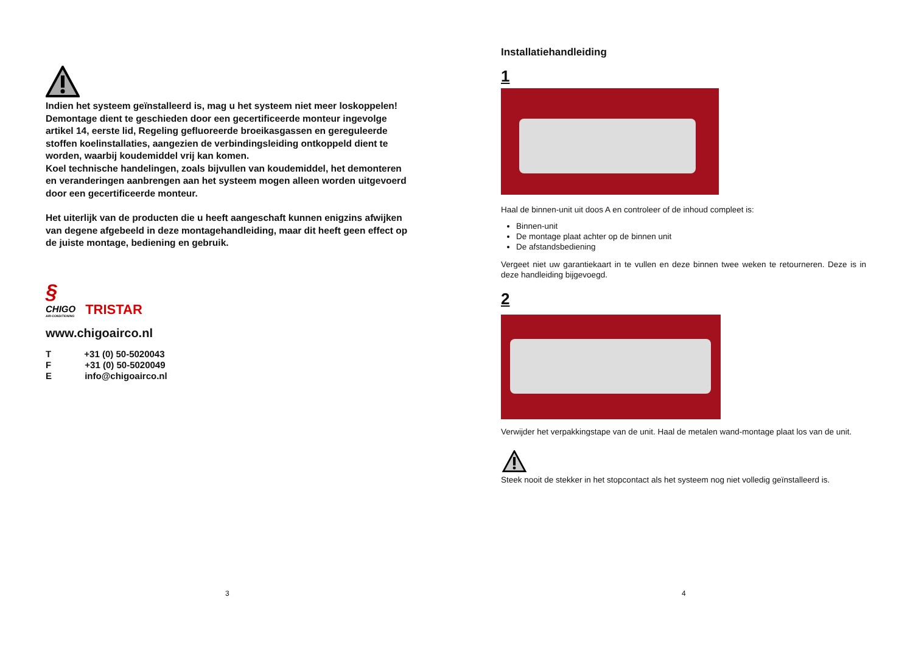Indien het systeem geïnstalleerd is, mag u het systeem niet meer loskoppelen! Demontage dient te geschieden door een gecertificeerde monteur ingevolge artikel 14, eerste lid, Regeling gefluoreerde broeikasgassen en gereguleerde stoffen koelinstallaties, aangezien de verbindingsleiding ontkoppeld dient te worden, waarbij koudemiddel vrij kan komen.
Koel technische handelingen, zoals bijvullen van koudemiddel, het demonteren en veranderingen aanbrengen aan het systeem mogen alleen worden uitgevoerd door een gecertificeerde monteur.
Het uiterlijk van de producten die u heeft aangeschaft kunnen enigzins afwijken van degene afgebeeld in deze montagehandleiding, maar dit heeft geen effect op de juiste montage, bediening en gebruik.
§
CHIGO
AIR-CONDITIONING
TRISTAR
www.chigoairco.nl
T +31 (0) 50-5020043
F +31 (0) 50-5020049
E info@chigoairco.nl
3
Installatiehandleiding
1
Haal de binnen-unit uit doos A en controleer of de inhoud compleet is:
Binnen-unit
De montage plaat achter op de binnen unit
De afstandsbediening
Vergeet niet uw garantiekaart in te vullen en deze binnen twee weken te retourneren. Deze is in deze handleiding bijgevoegd.
2
Verwijder het verpakkingstape van de unit. Haal de metalen wand-montage plaat los van de unit.
Steek nooit de stekker in het stopcontact als het systeem nog niet volledig geïnstalleerd is.
4